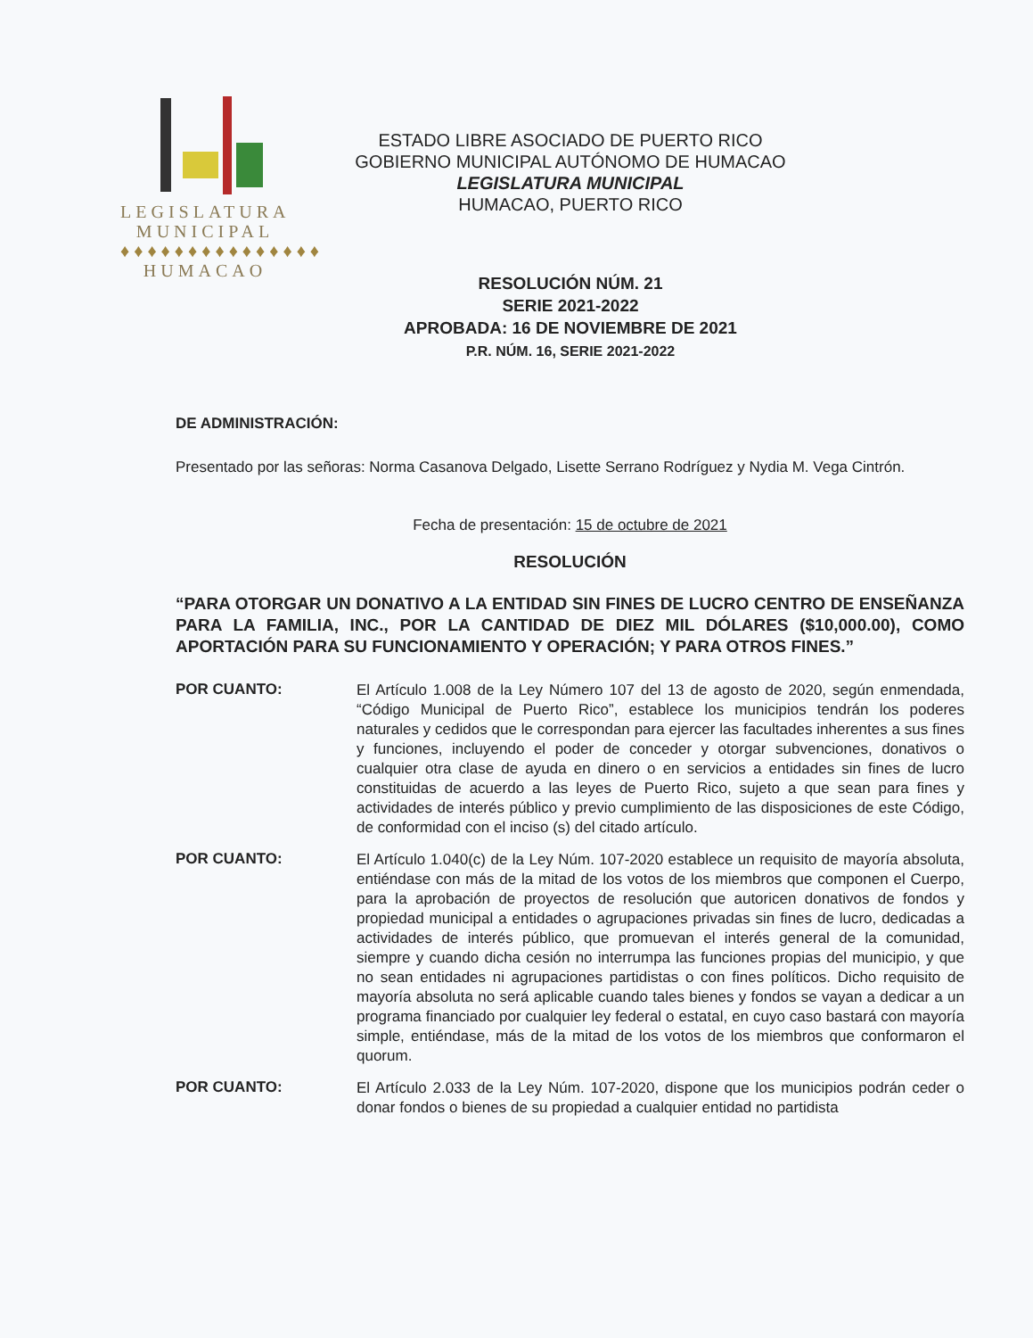LEGISLATURA
MUNICIPAL
♦♦♦♦♦♦♦♦♦♦♦♦♦♦♦
HUMACAO
ESTADO LIBRE ASOCIADO DE PUERTO RICO
GOBIERNO MUNICIPAL AUTÓNOMO DE HUMACAO
LEGISLATURA MUNICIPAL
HUMACAO, PUERTO RICO
RESOLUCIÓN NÚM. 21
SERIE 2021-2022
APROBADA: 16 DE NOVIEMBRE DE 2021
P.R. NÚM. 16, SERIE 2021-2022
DE ADMINISTRACIÓN:
Presentado por las señoras: Norma Casanova Delgado, Lisette Serrano Rodríguez y Nydia M. Vega Cintrón.
Fecha de presentación: 15 de octubre de 2021
RESOLUCIÓN
“PARA OTORGAR UN DONATIVO A LA ENTIDAD SIN FINES DE LUCRO CENTRO DE ENSEÑANZA PARA LA FAMILIA, INC., POR LA CANTIDAD DE DIEZ MIL DÓLARES ($10,000.00), COMO APORTACIÓN PARA SU FUNCIONAMIENTO Y OPERACIÓN; Y PARA OTROS FINES.”
POR CUANTO:
El Artículo 1.008 de la Ley Número 107 del 13 de agosto de 2020, según enmendada, “Código Municipal de Puerto Rico”, establece los municipios tendrán los poderes naturales y cedidos que le correspondan para ejercer las facultades inherentes a sus fines y funciones, incluyendo el poder de conceder y otorgar subvenciones, donativos o cualquier otra clase de ayuda en dinero o en servicios a entidades sin fines de lucro constituidas de acuerdo a las leyes de Puerto Rico, sujeto a que sean para fines y actividades de interés público y previo cumplimiento de las disposiciones de este Código, de conformidad con el inciso (s) del citado artículo.
POR CUANTO:
El Artículo 1.040(c) de la Ley Núm. 107-2020 establece un requisito de mayoría absoluta, entiéndase con más de la mitad de los votos de los miembros que componen el Cuerpo, para la aprobación de proyectos de resolución que autoricen donativos de fondos y propiedad municipal a entidades o agrupaciones privadas sin fines de lucro, dedicadas a actividades de interés público, que promuevan el interés general de la comunidad, siempre y cuando dicha cesión no interrumpa las funciones propias del municipio, y que no sean entidades ni agrupaciones partidistas o con fines políticos. Dicho requisito de mayoría absoluta no será aplicable cuando tales bienes y fondos se vayan a dedicar a un programa financiado por cualquier ley federal o estatal, en cuyo caso bastará con mayoría simple, entiéndase, más de la mitad de los votos de los miembros que conformaron el quorum.
POR CUANTO:
El Artículo 2.033 de la Ley Núm. 107-2020, dispone que los municipios podrán ceder o donar fondos o bienes de su propiedad a cualquier entidad no partidista